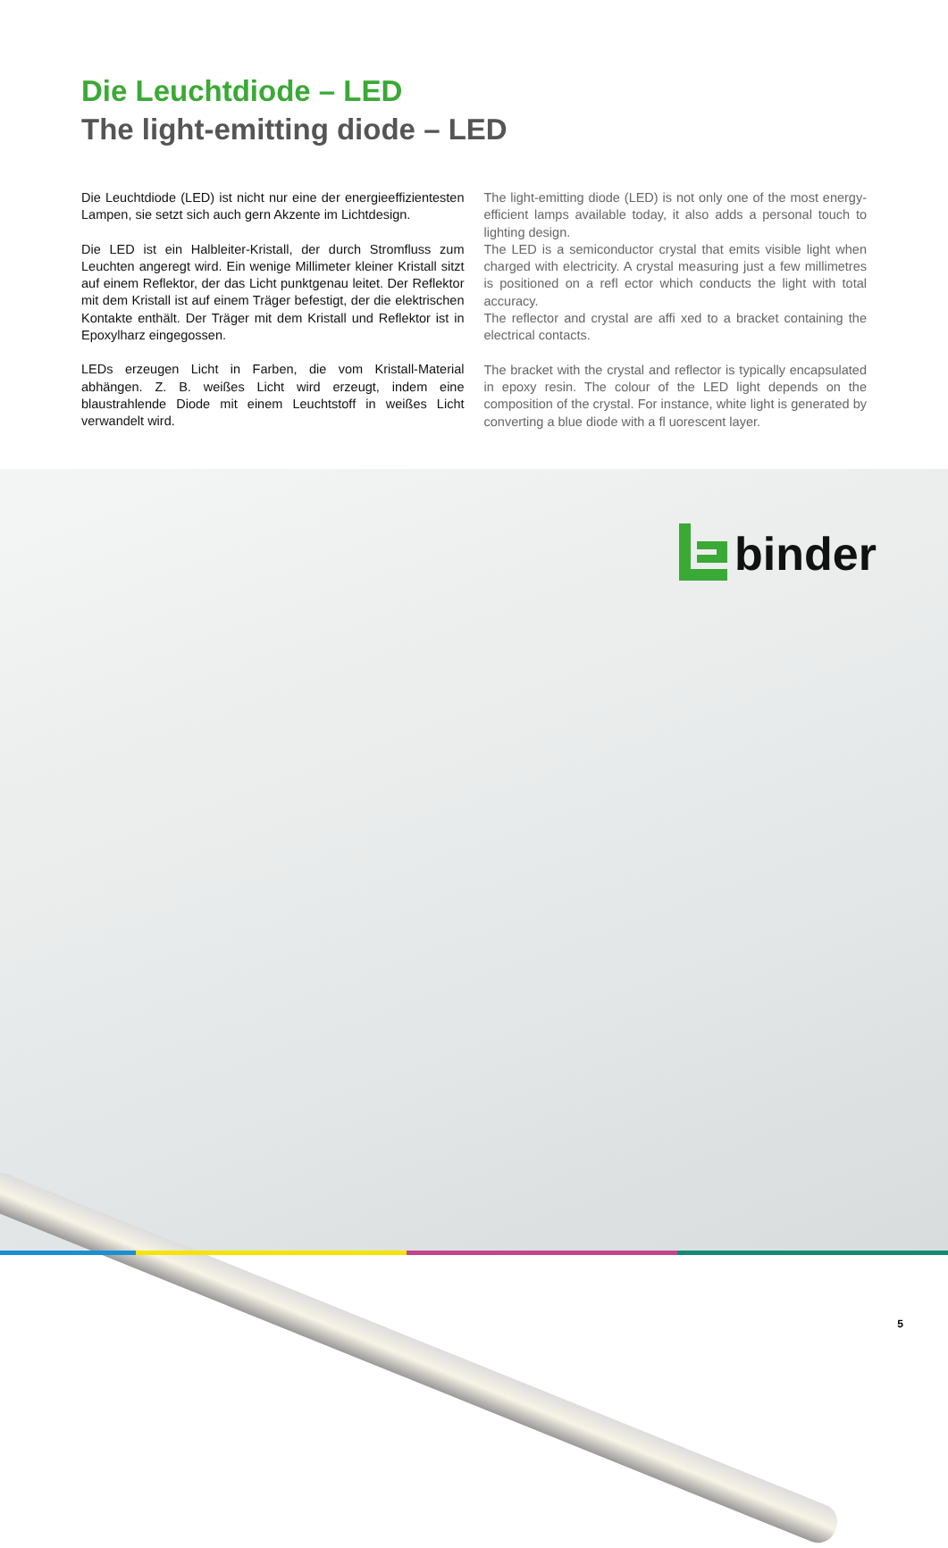Die Leuchtdiode – LED
The light-emitting diode – LED
Die Leuchtdiode (LED) ist nicht nur eine der energieeffizientesten Lampen, sie setzt sich auch gern Akzente im Lichtdesign.
Die LED ist ein Halbleiter-Kristall, der durch Stromfluss zum Leuchten angeregt wird. Ein wenige Millimeter kleiner Kristall sitzt auf einem Reflektor, der das Licht punktgenau leitet. Der Reflektor mit dem Kristall ist auf einem Träger befestigt, der die elektrischen Kontakte enthält. Der Träger mit dem Kristall und Reflektor ist in Epoxylharz eingegossen.
LEDs erzeugen Licht in Farben, die vom Kristall-Material abhängen. Z. B. weißes Licht wird erzeugt, indem eine blaustrahlende Diode mit einem Leuchtstoff in weißes Licht verwandelt wird.
The light-emitting diode (LED) is not only one of the most energy-efficient lamps available today, it also adds a personal touch to lighting design.
The LED is a semiconductor crystal that emits visible light when charged with electricity. A crystal measuring just a few millimetres is positioned on a refl ector which conducts the light with total accuracy.
The reflector and crystal are affi xed to a bracket containing the electrical contacts.
The bracket with the crystal and reflector is typically encapsulated in epoxy resin. The colour of the LED light depends on the composition of the crystal. For instance, white light is generated by converting a blue diode with a fl uorescent layer.
binder
5